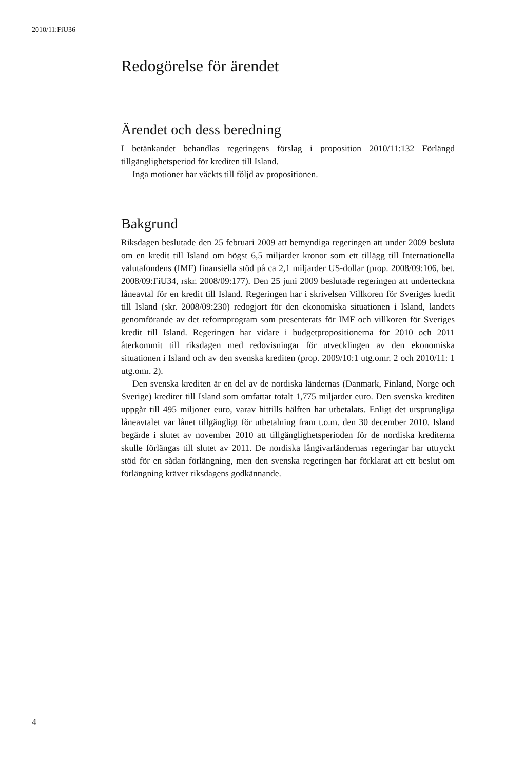2010/11:FiU36
Redogörelse för ärendet
Ärendet och dess beredning
I betänkandet behandlas regeringens förslag i proposition 2010/11:132 Förlängd tillgänglighetsperiod för krediten till Island.
Inga motioner har väckts till följd av propositionen.
Bakgrund
Riksdagen beslutade den 25 februari 2009 att bemyndiga regeringen att under 2009 besluta om en kredit till Island om högst 6,5 miljarder kronor som ett tillägg till Internationella valutafondens (IMF) finansiella stöd på ca 2,1 miljarder US-dollar (prop. 2008/09:106, bet. 2008/09:FiU34, rskr. 2008/09:177). Den 25 juni 2009 beslutade regeringen att underteckna låneavtal för en kredit till Island. Regeringen har i skrivelsen Villkoren för Sveriges kredit till Island (skr. 2008/09:230) redogjort för den ekonomiska situationen i Island, landets genomförande av det reformprogram som presenterats för IMF och villkoren för Sveriges kredit till Island. Regeringen har vidare i budgetpropositionerna för 2010 och 2011 återkommit till riksdagen med redovisningar för utvecklingen av den ekonomiska situationen i Island och av den svenska krediten (prop. 2009/10:1 utg.omr. 2 och 2010/11: 1 utg.omr. 2).
Den svenska krediten är en del av de nordiska ländernas (Danmark, Finland, Norge och Sverige) krediter till Island som omfattar totalt 1,775 miljarder euro. Den svenska krediten uppgår till 495 miljoner euro, varav hittills hälften har utbetalats. Enligt det ursprungliga låneavtalet var lånet tillgängligt för utbetalning fram t.o.m. den 30 december 2010. Island begärde i slutet av november 2010 att tillgänglighetsperioden för de nordiska krediterna skulle förlängas till slutet av 2011. De nordiska långivarländernas regeringar har uttryckt stöd för en sådan förlängning, men den svenska regeringen har förklarat att ett beslut om förlängning kräver riksdagens godkännande.
4